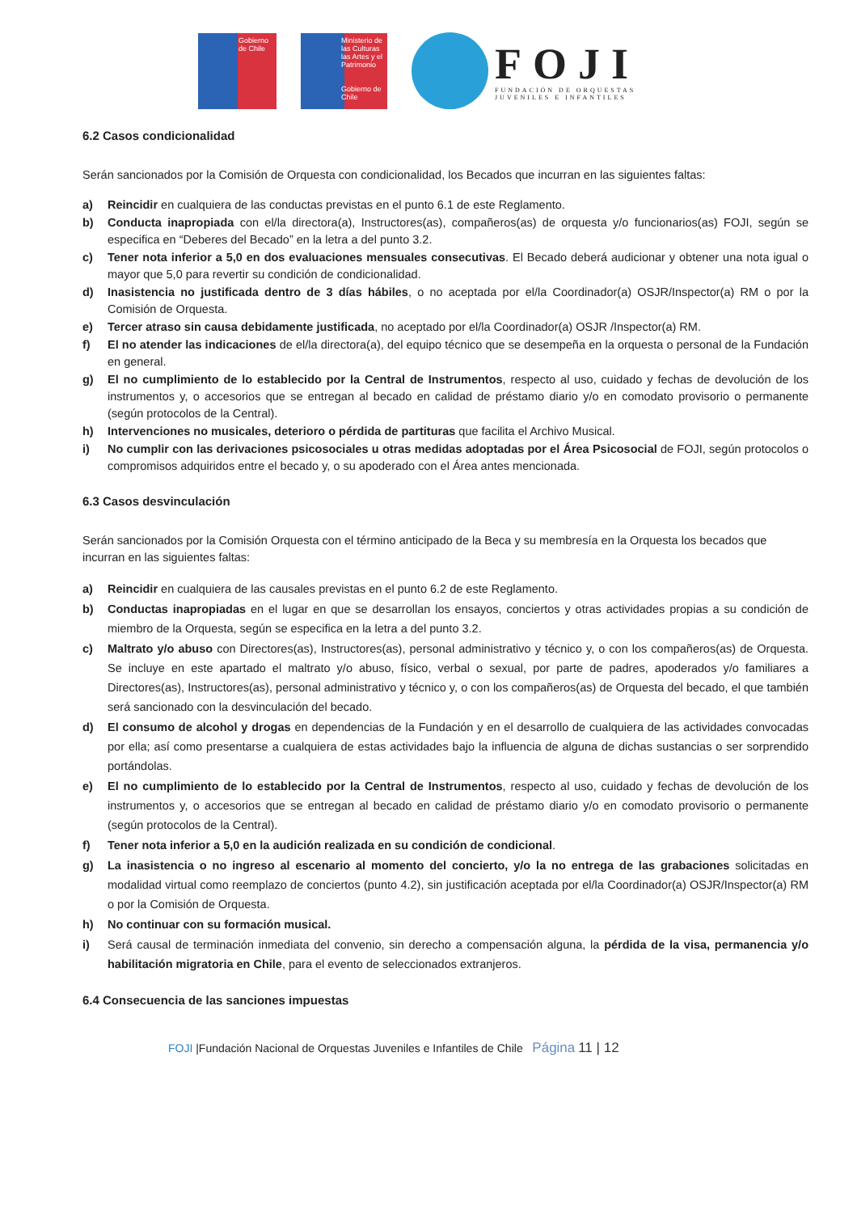Gobierno de Chile
Ministerio de las Culturas las Artes y el Patrimonio
Gobierno de Chile
FOJI
FUNDACIÓN DE ORQUESTAS
JUVENILES E INFANTILES
6.2 Casos condicionalidad
Serán sancionados por la Comisión de Orquesta con condicionalidad, los Becados que incurran en las siguientes faltas:
a) Reincidir en cualquiera de las conductas previstas en el punto 6.1 de este Reglamento.
b) Conducta inapropiada con el/la directora(a), Instructores(as), compañeros(as) de orquesta y/o funcionarios(as) FOJI, según se especifica en “Deberes del Becado” en la letra a del punto 3.2.
c) Tener nota inferior a 5,0 en dos evaluaciones mensuales consecutivas. El Becado deberá audicionar y obtener una nota igual o mayor que 5,0 para revertir su condición de condicionalidad.
d) Inasistencia no justificada dentro de 3 días hábiles, o no aceptada por el/la Coordinador(a) OSJR/Inspector(a) RM o por la Comisión de Orquesta.
e) Tercer atraso sin causa debidamente justificada, no aceptado por el/la Coordinador(a) OSJR /Inspector(a) RM.
f) El no atender las indicaciones de el/la directora(a), del equipo técnico que se desempeña en la orquesta o personal de la Fundación en general.
g) El no cumplimiento de lo establecido por la Central de Instrumentos, respecto al uso, cuidado y fechas de devolución de los instrumentos y, o accesorios que se entregan al becado en calidad de préstamo diario y/o en comodato provisorio o permanente (según protocolos de la Central).
h) Intervenciones no musicales, deterioro o pérdida de partituras que facilita el Archivo Musical.
i) No cumplir con las derivaciones psicosociales u otras medidas adoptadas por el Área Psicosocial de FOJI, según protocolos o compromisos adquiridos entre el becado y, o su apoderado con el Área antes mencionada.
6.3 Casos desvinculación
Serán sancionados por la Comisión Orquesta con el término anticipado de la Beca y su membresía en la Orquesta los becados que incurran en las siguientes faltas:
a) Reincidir en cualquiera de las causales previstas en el punto 6.2 de este Reglamento.
b) Conductas inapropiadas en el lugar en que se desarrollan los ensayos, conciertos y otras actividades propias a su condición de miembro de la Orquesta, según se especifica en la letra a del punto 3.2.
c) Maltrato y/o abuso con Directores(as), Instructores(as), personal administrativo y técnico y, o con los compañeros(as) de Orquesta. Se incluye en este apartado el maltrato y/o abuso, físico, verbal o sexual, por parte de padres, apoderados y/o familiares a Directores(as), Instructores(as), personal administrativo y técnico y, o con los compañeros(as) de Orquesta del becado, el que también será sancionado con la desvinculación del becado.
d) El consumo de alcohol y drogas en dependencias de la Fundación y en el desarrollo de cualquiera de las actividades convocadas por ella; así como presentarse a cualquiera de estas actividades bajo la influencia de alguna de dichas sustancias o ser sorprendido portándolas.
e) El no cumplimiento de lo establecido por la Central de Instrumentos, respecto al uso, cuidado y fechas de devolución de los instrumentos y, o accesorios que se entregan al becado en calidad de préstamo diario y/o en comodato provisorio o permanente (según protocolos de la Central).
f) Tener nota inferior a 5,0 en la audición realizada en su condición de condicional.
g) La inasistencia o no ingreso al escenario al momento del concierto, y/o la no entrega de las grabaciones solicitadas en modalidad virtual como reemplazo de conciertos (punto 4.2), sin justificación aceptada por el/la Coordinador(a) OSJR/Inspector(a) RM o por la Comisión de Orquesta.
h) No continuar con su formación musical.
i) Será causal de terminación inmediata del convenio, sin derecho a compensación alguna, la pérdida de la visa, permanencia y/o habilitación migratoria en Chile, para el evento de seleccionados extranjeros.
6.4 Consecuencia de las sanciones impuestas
FOJI |Fundación Nacional de Orquestas Juveniles e Infantiles de Chile Página 11 | 12